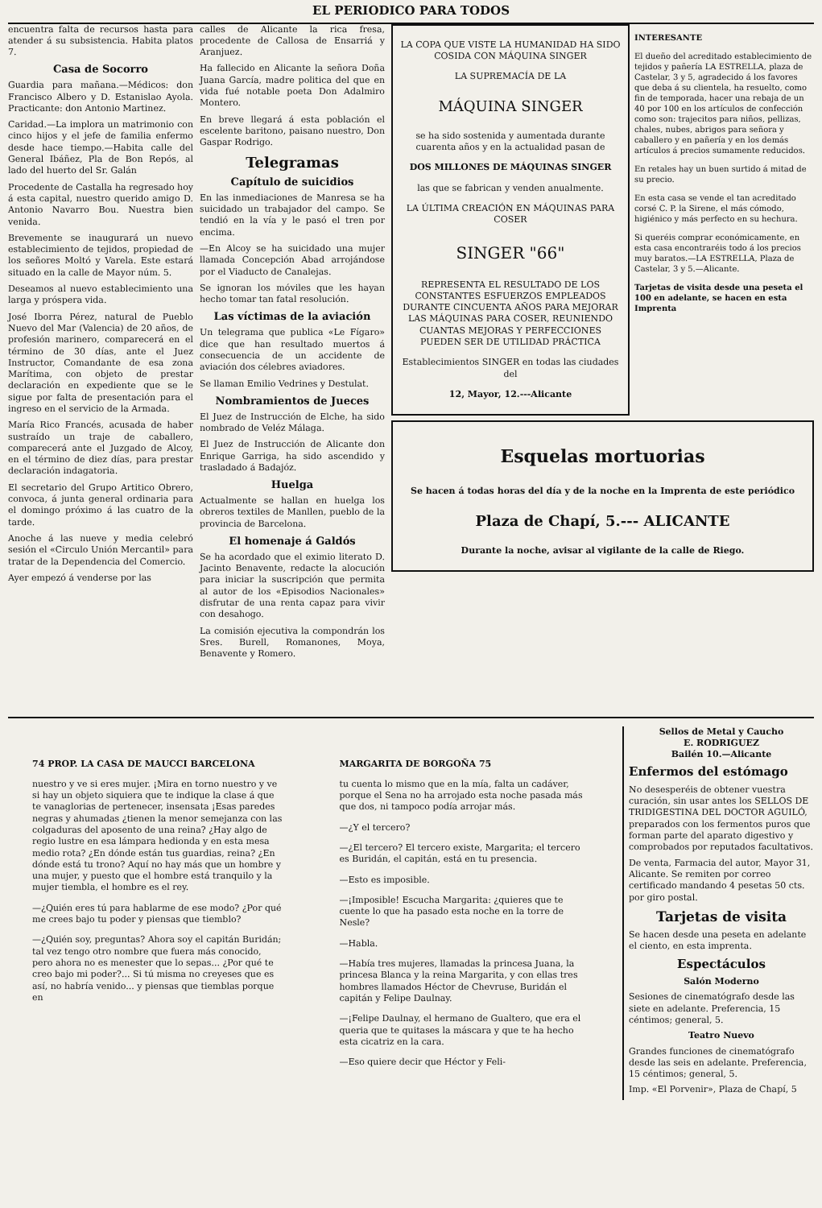EL PERIODICO PARA TODOS
encuentra falta de recursos hasta para atender á su subsistencia. Habita platos 7.
Casa de Socorro
Guardia para mañana.—Médicos: don Francisco Albero y D. Estanislao Ayola. Practicante: don Antonio Martinez.
Caridad.—La implora un matrimonio con cinco hijos y el jefe de familia enfermo desde hace tiempo.—Habita calle del General Ibáñez, Pla de Bon Repós, al lado del huerto del Sr. Galán
Procedente de Castalla ha regresado hoy á esta capital, nuestro querido amigo D. Antonio Navarro Bou. Nuestra bien venida.
Brevemente se inaugurará un nuevo establecimiento de tejidos, propiedad de los señores Moltó y Varela. Este estará situado en la calle de Mayor núm. 5.
Deseamos al nuevo establecimiento una larga y próspera vida.
José Iborra Pérez, natural de Pueblo Nuevo del Mar (Valencia) de 20 años, de profesión marinero, comparecerá en el término de 30 días, ante el Juez Instructor, Comandante de esa zona Marítima, con objeto de prestar declaración en expediente que se le sigue por falta de presentación para el ingreso en el servicio de la Armada.
María Rico Francés, acusada de haber sustraído un traje de caballero, comparecerá ante el Juzgado de Alcoy, en el término de diez días, para prestar declaración indagatoria.
El secretario del Grupo Artitico Obrero, convoca, á junta general ordinaria para el domingo próximo á las cuatro de la tarde.
Anoche á las nueve y media celebró sesión el «Circulo Unión Mercantil» para tratar de la Dependencia del Comercio.
Ayer empezó á venderse por las
calles de Alicante la rica fresa, procedente de Callosa de Ensarriá y Aranjuez.
Ha fallecido en Alicante la señora Doña Juana García, madre politica del que en vida fué notable poeta Don Adalmiro Montero.
En breve llegará á esta población el escelente baritono, paisano nuestro, Don Gaspar Rodrigo.
Telegramas
Capítulo de suicidios
En las inmediaciones de Manresa se ha suicidado un trabajador del campo. Se tendió en la vía y le pasó el tren por encima.
—En Alcoy se ha suicidado una mujer llamada Concepción Abad arrojándose por el Viaducto de Canalejas.
Se ignoran los móviles que les hayan hecho tomar tan fatal resolución.
Las víctimas de la aviación
Un telegrama que publica «Le Fígaro» dice que han resultado muertos á consecuencia de un accidente de aviación dos célebres aviadores.
Se llaman Emilio Vedrines y Destulat.
Nombramientos de Jueces
El Juez de Instrucción de Elche, ha sido nombrado de Veléz Málaga.
El Juez de Instrucción de Alicante don Enrique Garriga, ha sido ascendido y trasladado á Badajóz.
Huelga
Actualmente se hallan en huelga los obreros textiles de Manllen, pueblo de la provincia de Barcelona.
El homenaje á Galdós
Se ha acordado que el eximio literato D. Jacinto Benavente, redacte la alocución para iniciar la suscripción que permita al autor de los «Episodios Nacionales» disfrutar de una renta capaz para vivir con desahogo.
La comisión ejecutiva la compondrán los Sres. Burell, Romanones, Moya, Benavente y Romero.
LA COPA QUE VISTE LA HUMANIDAD HA SIDO COSIDA CON MÁQUINA SINGER
LA SUPREMACÍA DE LA
MÁQUINA SINGER
se ha sido sostenida y aumentada durante cuarenta años y en la actualidad pasan de
DOS MILLONES DE MÁQUINAS SINGER
las que se fabrican y venden anualmente.
LA ÚLTIMA CREACIÓN EN MÁQUINAS PARA COSER
SINGER "66"
REPRESENTA EL RESULTADO DE LOS CONSTANTES ESFUERZOS EMPLEADOS DURANTE CINCUENTA AÑOS PARA MEJORAR LAS MÁQUINAS PARA COSER, REUNIENDO CUANTAS MEJORAS Y PERFECCIONES PUEDEN SER DE UTILIDAD PRÁCTICA
Establecimientos SINGER en todas las ciudades del
12, Mayor, 12.---Alicante
INTERESANTE
El dueño del acreditado establecimiento de tejidos y pañería LA ESTRELLA, plaza de Castelar, 3 y 5, agradecido á los favores que deba á su clientela, ha resuelto, como fin de temporada, hacer una rebaja de un 40 por 100 en los artículos de confección como son: trajecitos para niños, pellizas, chales, nubes, abrigos para señora y caballero y en pañería y en los demás artículos á precios sumamente reducidos.
En retales hay un buen surtido á mitad de su precio.
En esta casa se vende el tan acreditado corsé C. P. la Sirene, el más cómodo, higiénico y más perfecto en su hechura.
Si queréis comprar económicamente, en esta casa encontraréis todo á los precios muy baratos.—LA ESTRELLA, Plaza de Castelar, 3 y 5.—Alicante.
Tarjetas de visita desde una peseta el 100 en adelante, se hacen en esta Imprenta
Esquelas mortuorias
Se hacen á todas horas del día y de la noche en la Imprenta de este periódico
Plaza de Chapí, 5.--- ALICANTE
Durante la noche, avisar al vigilante de la calle de Riego.
74 PROP. LA CASA DE MAUCCI BARCELONA
nuestro y ve si eres mujer. ¡Mira en torno nuestro y ve si hay un objeto siquiera que te indique la clase á que te vanaglorias de pertenecer, insensata ¡Esas paredes negras y ahumadas ¿tienen la menor semejanza con las colgaduras del aposento de una reina? ¿Hay algo de regio lustre en esa lámpara hedionda y en esta mesa medio rota? ¿En dónde están tus guardias, reina? ¿En dónde está tu trono? Aquí no hay más que un hombre y una mujer, y puesto que el hombre está tranquilo y la mujer tiembla, el hombre es el rey.
—¿Quién eres tú para hablarme de ese modo? ¿Por qué me crees bajo tu poder y piensas que tiemblo?
—¿Quién soy, preguntas? Ahora soy el capitán Buridán; tal vez tengo otro nombre que fuera más conocido, pero ahora no es menester que lo sepas... ¿Por qué te creo bajo mi poder?... Si tú misma no creyeses que es así, no habría venido... y piensas que tiemblas porque en
MARGARITA DE BORGOÑA 75
tu cuenta lo mismo que en la mía, falta un cadáver, porque el Sena no ha arrojado esta noche pasada más que dos, ni tampoco podía arrojar más.
—¿Y el tercero?
—¿El tercero? El tercero existe, Margarita; el tercero es Buridán, el capitán, está en tu presencia.
—Esto es imposible.
—¡Imposible! Escucha Margarita: ¿quieres que te cuente lo que ha pasado esta noche en la torre de Nesle?
—Habla.
—Había tres mujeres, llamadas la princesa Juana, la princesa Blanca y la reina Margarita, y con ellas tres hombres llamados Héctor de Chevruse, Buridán el capitán y Felipe Daulnay.
—¡Felipe Daulnay, el hermano de Gualtero, que era el queria que te quitases la máscara y que te ha hecho esta cicatriz en la cara.
—Eso quiere decir que Héctor y Feli-
Sellos de Metal y Caucho
E. RODRIGUEZ
Bailén 10.—Alicante
Enfermos del estómago
No desesperéis de obtener vuestra curación, sin usar antes los SELLOS DE TRIDIGESTINA DEL DOCTOR AGUILÓ, preparados con los fermentos puros que forman parte del aparato digestivo y comprobados por reputados facultativos.
De venta, Farmacia del autor, Mayor 31, Alicante. Se remiten por correo certificado mandando 4 pesetas 50 cts. por giro postal.
Tarjetas de visita
Se hacen desde una peseta en adelante el ciento, en esta imprenta.
Espectáculos
Salón Moderno
Sesiones de cinematógrafo desde las siete en adelante. Preferencia, 15 céntimos; general, 5.
Teatro Nuevo
Grandes funciones de cinematógrafo desde las seis en adelante. Preferencia, 15 céntimos; general, 5.
Imp. «El Porvenir», Plaza de Chapí, 5